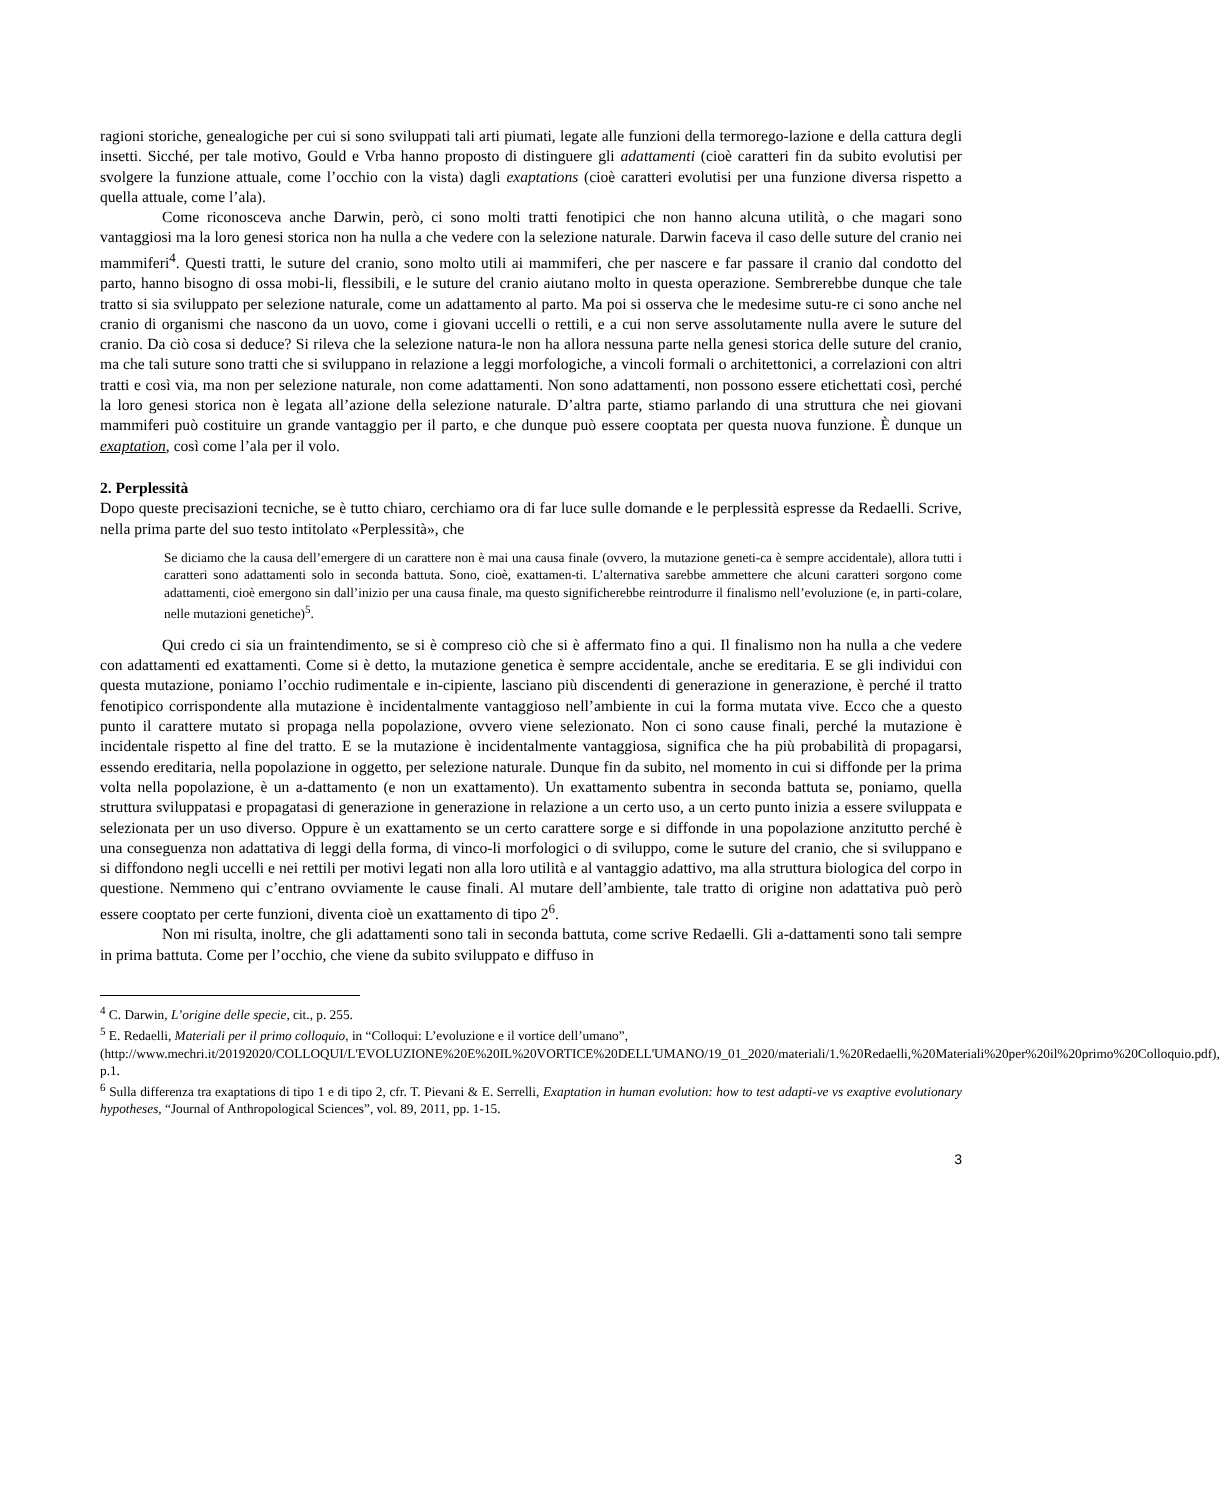ragioni storiche, genealogiche per cui si sono sviluppati tali arti piumati, legate alle funzioni della termorego-lazione e della cattura degli insetti. Sicché, per tale motivo, Gould e Vrba hanno proposto di distinguere gli adattamenti (cioè caratteri fin da subito evolutisi per svolgere la funzione attuale, come l’occhio con la vista) dagli exaptations (cioè caratteri evolutisi per una funzione diversa rispetto a quella attuale, come l’ala).
Come riconosceva anche Darwin, però, ci sono molti tratti fenotipici che non hanno alcuna utilità, o che magari sono vantaggiosi ma la loro genesi storica non ha nulla a che vedere con la selezione naturale. Darwin faceva il caso delle suture del cranio nei mammiferi<sup>4</sup>. Questi tratti, le suture del cranio, sono molto utili ai mammiferi, che per nascere e far passare il cranio dal condotto del parto, hanno bisogno di ossa mobi-li, flessibili, e le suture del cranio aiutano molto in questa operazione. Sembrerebbe dunque che tale tratto si sia sviluppato per selezione naturale, come un adattamento al parto. Ma poi si osserva che le medesime sutu-re ci sono anche nel cranio di organismi che nascono da un uovo, come i giovani uccelli o rettili, e a cui non serve assolutamente nulla avere le suture del cranio. Da ciò cosa si deduce? Si rileva che la selezione natura-le non ha allora nessuna parte nella genesi storica delle suture del cranio, ma che tali suture sono tratti che si sviluppano in relazione a leggi morfologiche, a vincoli formali o architettonici, a correlazioni con altri tratti e così via, ma non per selezione naturale, non come adattamenti. Non sono adattamenti, non possono essere etichettati così, perché la loro genesi storica non è legata all’azione della selezione naturale. D’altra parte, stiamo parlando di una struttura che nei giovani mammiferi può costituire un grande vantaggio per il parto, e che dunque può essere cooptata per questa nuova funzione. È dunque un exaptation, così come l’ala per il volo.
2. Perplessità
Dopo queste precisazioni tecniche, se è tutto chiaro, cerchiamo ora di far luce sulle domande e le perplessità espresse da Redaelli. Scrive, nella prima parte del suo testo intitolato «Perplessità», che
Se diciamo che la causa dell’emergere di un carattere non è mai una causa finale (ovvero, la mutazione geneti-ca è sempre accidentale), allora tutti i caratteri sono adattamenti solo in seconda battuta. Sono, cioè, exattamen-ti. L’alternativa sarebbe ammettere che alcuni caratteri sorgono come adattamenti, cioè emergono sin dall’inizio per una causa finale, ma questo significherebbe reintrodurre il finalismo nell’evoluzione (e, in parti-colare, nelle mutazioni genetiche)<sup>5</sup>.
Qui credo ci sia un fraintendimento, se si è compreso ciò che si è affermato fino a qui. Il finalismo non ha nulla a che vedere con adattamenti ed exattamenti. Come si è detto, la mutazione genetica è sempre accidentale, anche se ereditaria. E se gli individui con questa mutazione, poniamo l’occhio rudimentale e in-cipiente, lasciano più discendenti di generazione in generazione, è perché il tratto fenotipico corrispondente alla mutazione è incidentalmente vantaggioso nell’ambiente in cui la forma mutata vive. Ecco che a questo punto il carattere mutato si propaga nella popolazione, ovvero viene selezionato. Non ci sono cause finali, perché la mutazione è incidentale rispetto al fine del tratto. E se la mutazione è incidentalmente vantaggiosa, significa che ha più probabilità di propagarsi, essendo ereditaria, nella popolazione in oggetto, per selezione naturale. Dunque fin da subito, nel momento in cui si diffonde per la prima volta nella popolazione, è un a-dattamento (e non un exattamento). Un exattamento subentra in seconda battuta se, poniamo, quella struttura sviluppatasi e propagatasi di generazione in generazione in relazione a un certo uso, a un certo punto inizia a essere sviluppata e selezionata per un uso diverso. Oppure è un exattamento se un certo carattere sorge e si diffonde in una popolazione anzitutto perché è una conseguenza non adattativa di leggi della forma, di vinco-li morfologici o di sviluppo, come le suture del cranio, che si sviluppano e si diffondono negli uccelli e nei rettili per motivi legati non alla loro utilità e al vantaggio adattivo, ma alla struttura biologica del corpo in questione. Nemmeno qui c’entrano ovviamente le cause finali. Al mutare dell’ambiente, tale tratto di origine non adattativa può però essere cooptato per certe funzioni, diventa cioè un exattamento di tipo 2<sup>6</sup>.
Non mi risulta, inoltre, che gli adattamenti sono tali in seconda battuta, come scrive Redaelli. Gli a-dattamenti sono tali sempre in prima battuta. Come per l’occhio, che viene da subito sviluppato e diffuso in
<sup>4</sup> C. Darwin, L’origine delle specie, cit., p. 255.
<sup>5</sup> E. Redaelli, Materiali per il primo colloquio, in “Colloqui: L’evoluzione e il vortice dell’umano”, (http://www.mechri.it/20192020/COLLOQUI/L'EVOLUZIONE%20E%20IL%20VORTICE%20DELL'UMANO/19_01_2020/materiali/1.%20Redaelli,%20Materiali%20per%20il%20primo%20Colloquio.pdf), p.1.
<sup>6</sup> Sulla differenza tra exaptations di tipo 1 e di tipo 2, cfr. T. Pievani & E. Serrelli, Exaptation in human evolution: how to test adapti-ve vs exaptive evolutionary hypotheses, “Journal of Anthropological Sciences”, vol. 89, 2011, pp. 1-15.
3